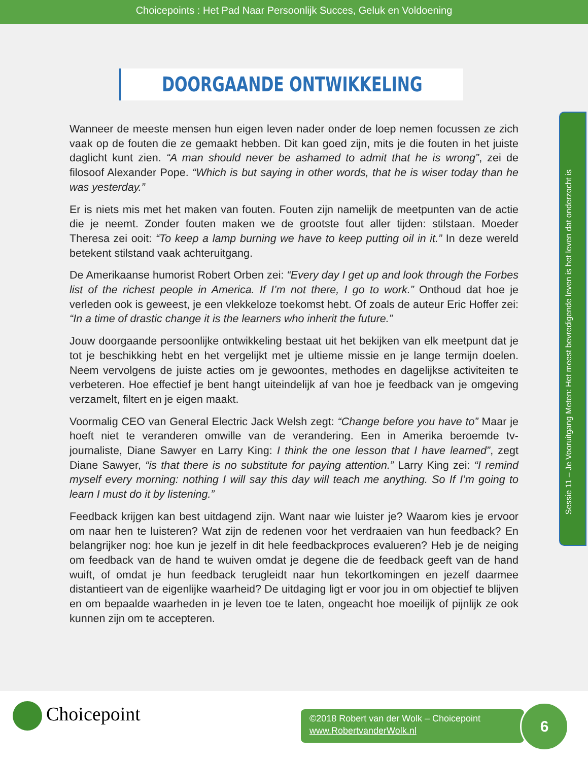Choicepoints : Het Pad Naar Persoonlijk Succes, Geluk en Voldoening
DOORGAANDE ONTWIKKELING
Wanneer de meeste mensen hun eigen leven nader onder de loep nemen focussen ze zich vaak op de fouten die ze gemaakt hebben. Dit kan goed zijn, mits je die fouten in het juiste daglicht kunt zien. “A man should never be ashamed to admit that he is wrong”, zei de filosoof Alexander Pope. “Which is but saying in other words, that he is wiser today than he was yesterday.”
Er is niets mis met het maken van fouten. Fouten zijn namelijk de meetpunten van de actie die je neemt. Zonder fouten maken we de grootste fout aller tijden: stilstaan. Moeder Theresa zei ooit: “To keep a lamp burning we have to keep putting oil in it.” In deze wereld betekent stilstand vaak achteruitgang.
De Amerikaanse humorist Robert Orben zei: “Every day I get up and look through the Forbes list of the richest people in America. If I’m not there, I go to work.” Onthoud dat hoe je verleden ook is geweest, je een vlekkeloze toekomst hebt. Of zoals de auteur Eric Hoffer zei: “In a time of drastic change it is the learners who inherit the future.”
Jouw doorgaande persoonlijke ontwikkeling bestaat uit het bekijken van elk meetpunt dat je tot je beschikking hebt en het vergelijkt met je ultieme missie en je lange termijn doelen. Neem vervolgens de juiste acties om je gewoontes, methodes en dagelijkse activiteiten te verbeteren. Hoe effectief je bent hangt uiteindelijk af van hoe je feedback van je omgeving verzamelt, filtert en je eigen maakt.
Voormalig CEO van General Electric Jack Welsh zegt: “Change before you have to” Maar je hoeft niet te veranderen omwille van de verandering. Een in Amerika beroemde tv-journaliste, Diane Sawyer en Larry King: I think the one lesson that I have learned”, zegt Diane Sawyer, “is that there is no substitute for paying attention.” Larry King zei: “I remind myself every morning: nothing I will say this day will teach me anything. So If I’m going to learn I must do it by listening.”
Feedback krijgen kan best uitdagend zijn. Want naar wie luister je? Waarom kies je ervoor om naar hen te luisteren? Wat zijn de redenen voor het verdraaien van hun feedback? En belangrijker nog: hoe kun je jezelf in dit hele feedbackproces evalueren? Heb je de neiging om feedback van de hand te wuiven omdat je degene die de feedback geeft van de hand wuift, of omdat je hun feedback terugleidt naar hun tekortkomingen en jezelf daarmee distantieert van de eigenlijke waarheid? De uitdaging ligt er voor jou in om objectief te blijven en om bepaalde waarheden in je leven toe te laten, ongeacht hoe moeilijk of pijnlijk ze ook kunnen zijn om te accepteren.
Sessie 11 – Je Vooruitgang Meten: Het meest bevredigende leven is het leven dat onderzocht is
Choicepoint
©2018 Robert van der Wolk – Choicepoint
www.RobertvanderWolk.nl
6